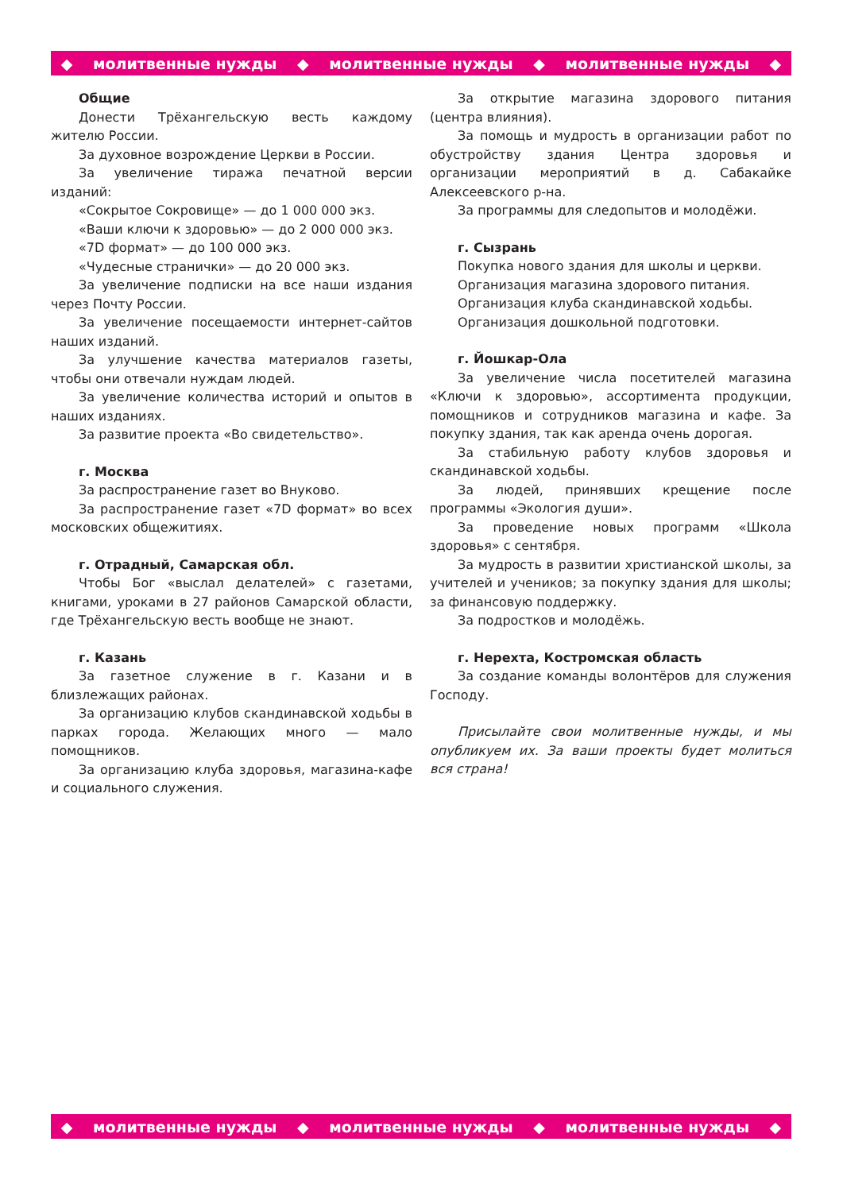◆ молитвенные нужды ◆ молитвенные нужды ◆ молитвенные нужды ◆
Общие
Донести Трёхангельскую весть каждому жителю России.
За духовное возрождение Церкви в России.
За увеличение тиража печатной версии изданий:
«Сокрытое Сокровище» — до 1 000 000 экз.
«Ваши ключи к здоровью» — до 2 000 000 экз.
«7D формат» — до 100 000 экз.
«Чудесные странички» — до 20 000 экз.
За увеличение подписки на все наши издания через Почту России.
За увеличение посещаемости интернет-сайтов наших изданий.
За улучшение качества материалов газеты, чтобы они отвечали нуждам людей.
За увеличение количества историй и опытов в наших изданиях.
За развитие проекта «Во свидетельство».
г. Москва
За распространение газет во Внуково.
За распространение газет «7D формат» во всех московских общежитиях.
г. Отрадный, Самарская обл.
Чтобы Бог «выслал делателей» с газетами, книгами, уроками в 27 районов Самарской области, где Трёхангельскую весть вообще не знают.
г. Казань
За газетное служение в г. Казани и в близлежащих районах.
За организацию клубов скандинавской ходьбы в парках города. Желающих много — мало помощников.
За организацию клуба здоровья, магазина-кафе и социального служения.
За открытие магазина здорового питания (центра влияния).
За помощь и мудрость в организации работ по обустройству здания Центра здоровья и организации мероприятий в д. Сабакайке Алексеевского р-на.
За программы для следопытов и молодёжи.
г. Сызрань
Покупка нового здания для школы и церкви.
Организация магазина здорового питания.
Организация клуба скандинавской ходьбы.
Организация дошкольной подготовки.
г. Йошкар-Ола
За увеличение числа посетителей магазина «Ключи к здоровью», ассортимента продукции, помощников и сотрудников магазина и кафе. За покупку здания, так как аренда очень дорогая.
За стабильную работу клубов здоровья и скандинавской ходьбы.
За людей, принявших крещение после программы «Экология души».
За проведение новых программ «Школа здоровья» с сентября.
За мудрость в развитии христианской школы, за учителей и учеников; за покупку здания для школы; за финансовую поддержку.
За подростков и молодёжь.
г. Нерехта, Костромская область
За создание команды волонтёров для служения Господу.
Присылайте свои молитвенные нужды, и мы опубликуем их. За ваши проекты будет молиться вся страна!
◆ молитвенные нужды ◆ молитвенные нужды ◆ молитвенные нужды ◆